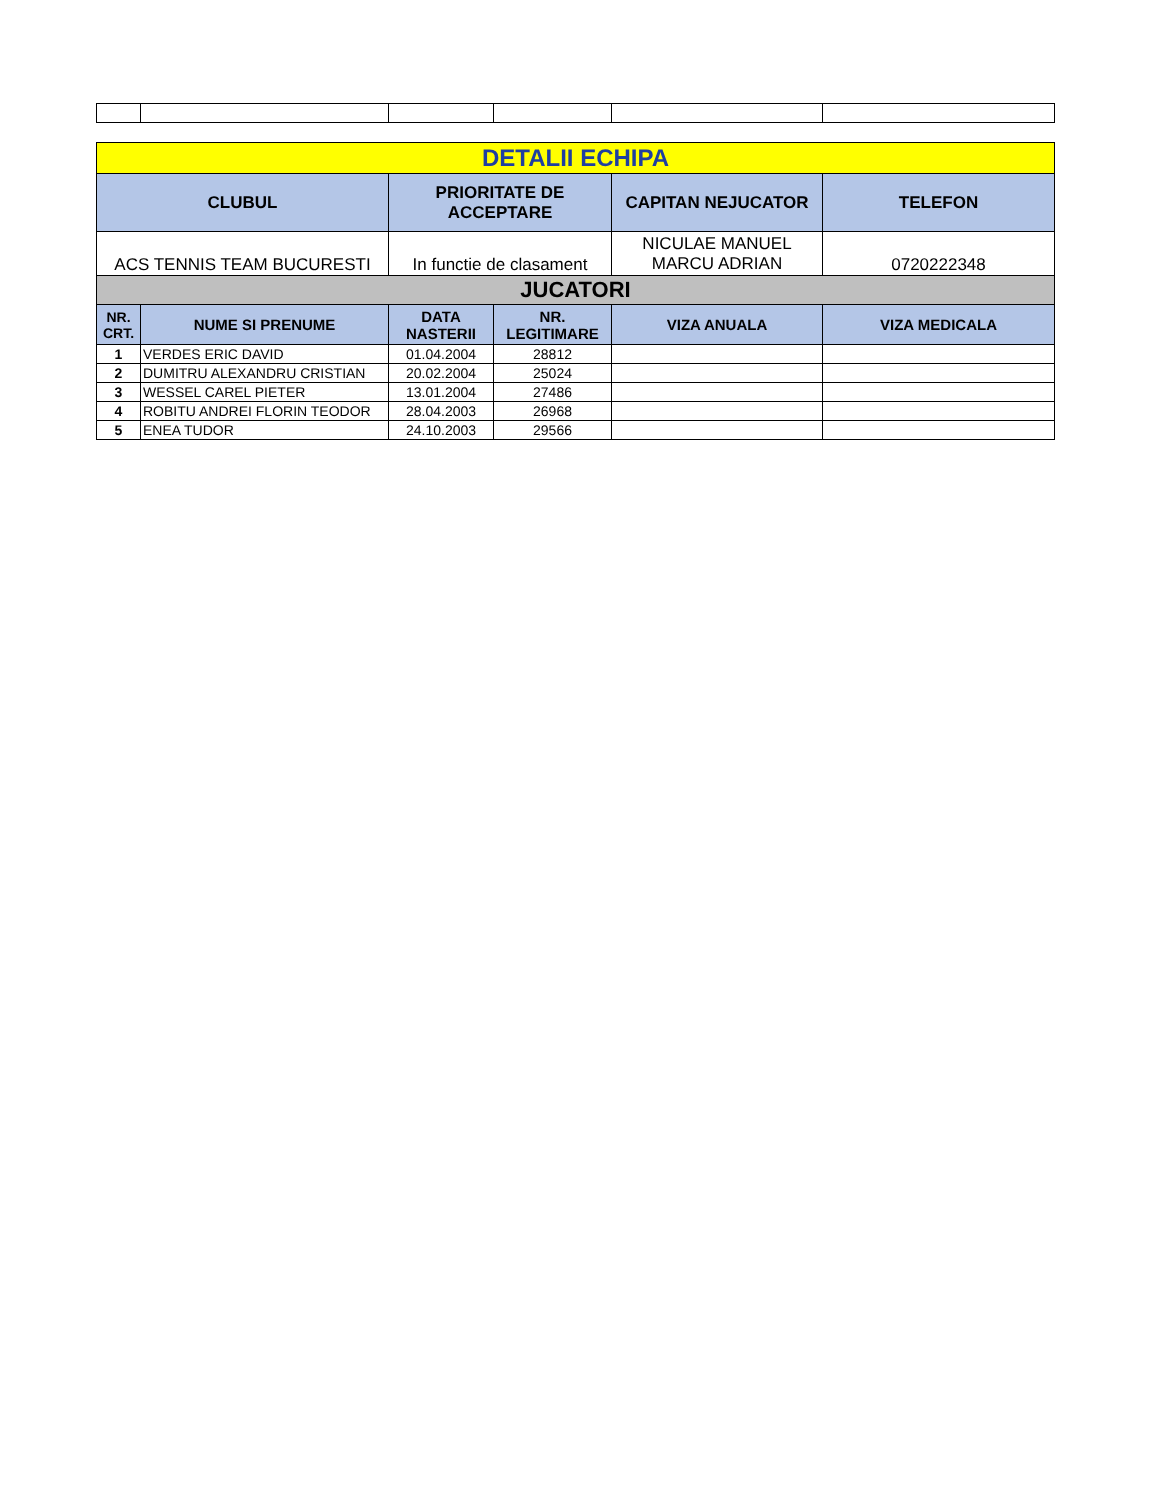| DETALII ECHIPA | | | | | |
| CLUBUL | | PRIORITATE DE ACCEPTARE | | CAPITAN NEJUCATOR | TELEFON |
| ACS TENNIS TEAM BUCURESTI | | In functie de clasament | | NICULAE MANUEL MARCU ADRIAN | 0720222348 |
| JUCATORI | | | | | |
| NR. CRT. | NUME SI PRENUME | DATA NASTERII | NR. LEGITIMARE | VIZA ANUALA | VIZA MEDICALA |
| 1 | VERDES ERIC DAVID | 01.04.2004 | 28812 | | |
| 2 | DUMITRU ALEXANDRU CRISTIAN | 20.02.2004 | 25024 | | |
| 3 | WESSEL CAREL PIETER | 13.01.2004 | 27486 | | |
| 4 | ROBITU ANDREI FLORIN TEODOR | 28.04.2003 | 26968 | | |
| 5 | ENEA TUDOR | 24.10.2003 | 29566 | | |